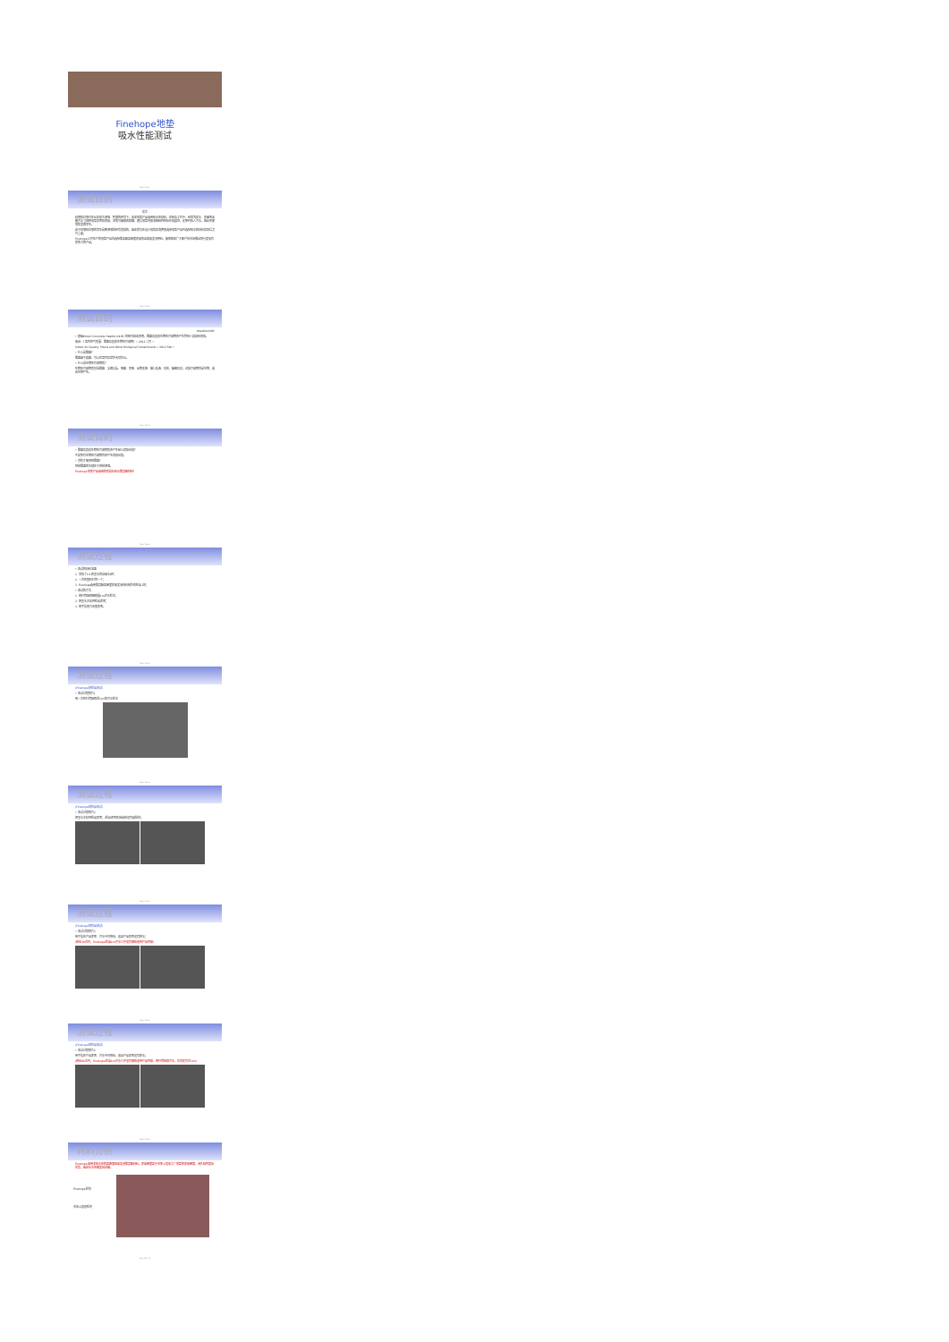Finehope地垫
吸水性能测试
Mats Test 1
测试目的
前言
绿藻和白藻只生长在极为潮湿、乾燥的环境下。如果地垫产品选用吸水性材料，在转角工作中，经常洗菜水、鱼窗肉血腥污水飞溅到地垫表面和底部，进而可能脚底踩踏，使得地垫内部泡棉结构挤压形成真空，还原时吸入污水，因此会使地垫发霉孳生。
由于绿藻和白藻的孳生是朝潮湿的环境造成的，因此我们在设计地垫和消费者选择地垫产品时选择吸水的材料就显得尤为重要。
Finehope公司生产的地垫产品均选择聚氯酯高密度表皮的自成皮发泡原料，能够帮助广大客户向市场推出同行更加有竞争力的产品。
Mats Test 2
测试目的
HealthLinkBC
• 根据British Columbia HealthLink BC 的研究结果表明，霉菌及其他生物性污染物会产生影响人类身体健康。
来源：《室内空气质量：霉菌及其他生物性污染物》• 2012 二月 •
Indoor Air Quality: Mould and Other Biological Contaminants • 2012 Feb •
• 什么是霉菌？
霉菌属于真菌，可以在室内及室外天然生长。
• 什么是生物性污染物质？
生物性污染物质包括霉菌、尘螨尘埃、细菌、病毒、动物毛屑、猫儿唾液、花粉、蟑螂及鼠，这类污染物均是生物，或由生物产生。
Mats Test 3
测试目的
• 霉菌及其他生物性污染物质会产生甚么健康问题？
不是所有生物性污染物均会产生健康问题。
• 怎样才能控制霉菌？
控制霉菌的关键在于控制潮湿。
Finehope地垫产品选用的就是防吸水聚氨酯材料！
Mats Test 4
测试过程
• 测试的材料准备
1. 添加了1%的墨水的自来水1杯；
2. 一次性塑料针筒一个；
3. Finehope选用聚氨酯高密度表皮发泡材料制作的样品1块；
• 测试的方法
1. 用针筒抽取精确量1ml污水样本；
2. 把墨水注射到样品表面；
3. 用手指用力压塑表面。
Mats Test 5
测试过程
(Finehope的样品测试)
• 测试过程照片1
用一次性针筒抽取适1ml的污水样本
Mats Test 6
测试过程
(Finehope的样品测试)
• 测试过程照片2
把墨水注射到样品表面；(样品表面区域选择没有破裂处)
Mats Test 7
测试过程
(Finehope的样品测试)
• 测试过程照片3
用手指在产品表面、污水中间挤压，直至产品表面没有积水；
(挤压30次时，Finehope样品1ml污水几乎没有被吸收到产品内部)
Mats Test 8
测试过程
(Finehope的样品测试)
• 测试过程照片4
用手指在产品表面、污水中间挤压，直至产品表面没有积水；
(挤压60次时，Finehope样品1ml污水几乎没有被吸收到产品内部，用针筒吸回污水，仍然还有近1ml)
Mats Test 9
材料分析
Finehope采用非吸水性的高密度结皮发泡聚氨酯材料，表皮密度高于市面上其他工厂地垫的表皮密度，泡孔结构更具优势，因此防水性能更具优越。
Finehope样块
市场上其他样块
Mats Test 10